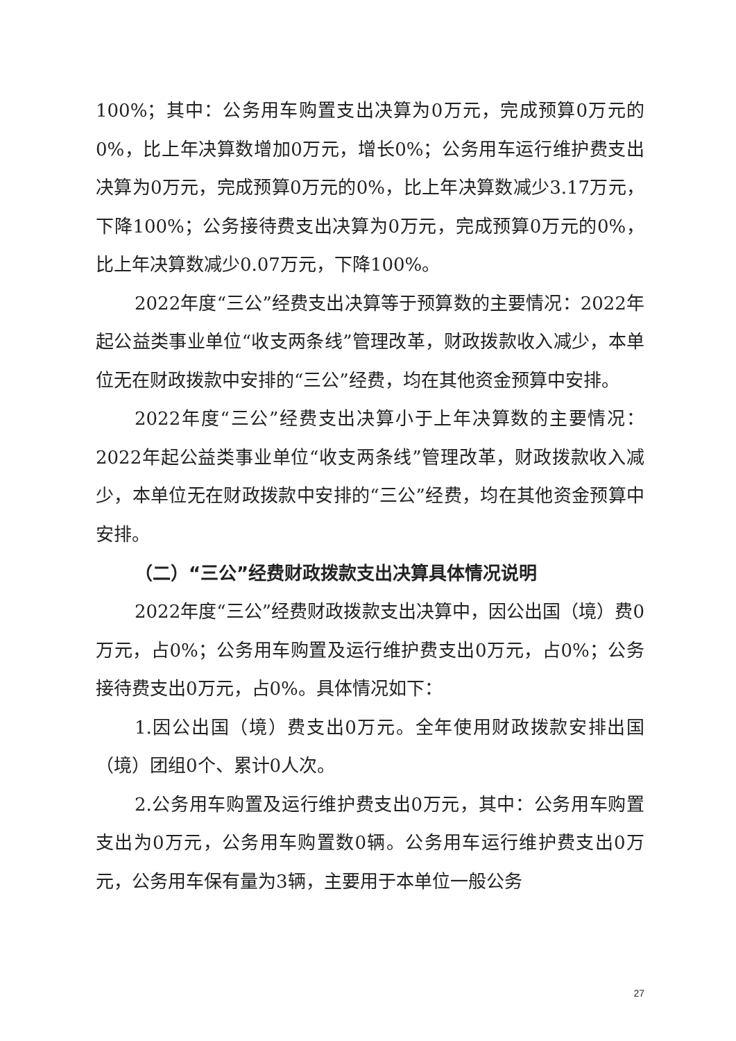100%；其中：公务用车购置支出决算为0万元，完成预算0万元的0%，比上年决算数增加0万元，增长0%；公务用车运行维护费支出决算为0万元，完成预算0万元的0%，比上年决算数减少3.17万元，下降100%；公务接待费支出决算为0万元，完成预算0万元的0%，比上年决算数减少0.07万元，下降100%。
2022年度“三公”经费支出决算等于预算数的主要情况：2022年起公益类事业单位“收支两条线”管理改革，财政拨款收入减少，本单位无在财政拨款中安排的“三公”经费，均在其他资金预算中安排。
2022年度“三公”经费支出决算小于上年决算数的主要情况：2022年起公益类事业单位“收支两条线”管理改革，财政拨款收入减少，本单位无在财政拨款中安排的“三公”经费，均在其他资金预算中安排。
（二）“三公”经费财政拨款支出决算具体情况说明
2022年度“三公”经费财政拨款支出决算中，因公出国（境）费0万元，占0%；公务用车购置及运行维护费支出0万元，占0%；公务接待费支出0万元，占0%。具体情况如下：
1.因公出国（境）费支出0万元。全年使用财政拨款安排出国（境）团组0个、累计0人次。
2.公务用车购置及运行维护费支出0万元，其中：公务用车购置支出为0万元，公务用车购置数0辆。公务用车运行维护费支出0万元，公务用车保有量为3辆，主要用于本单位一般公务
27